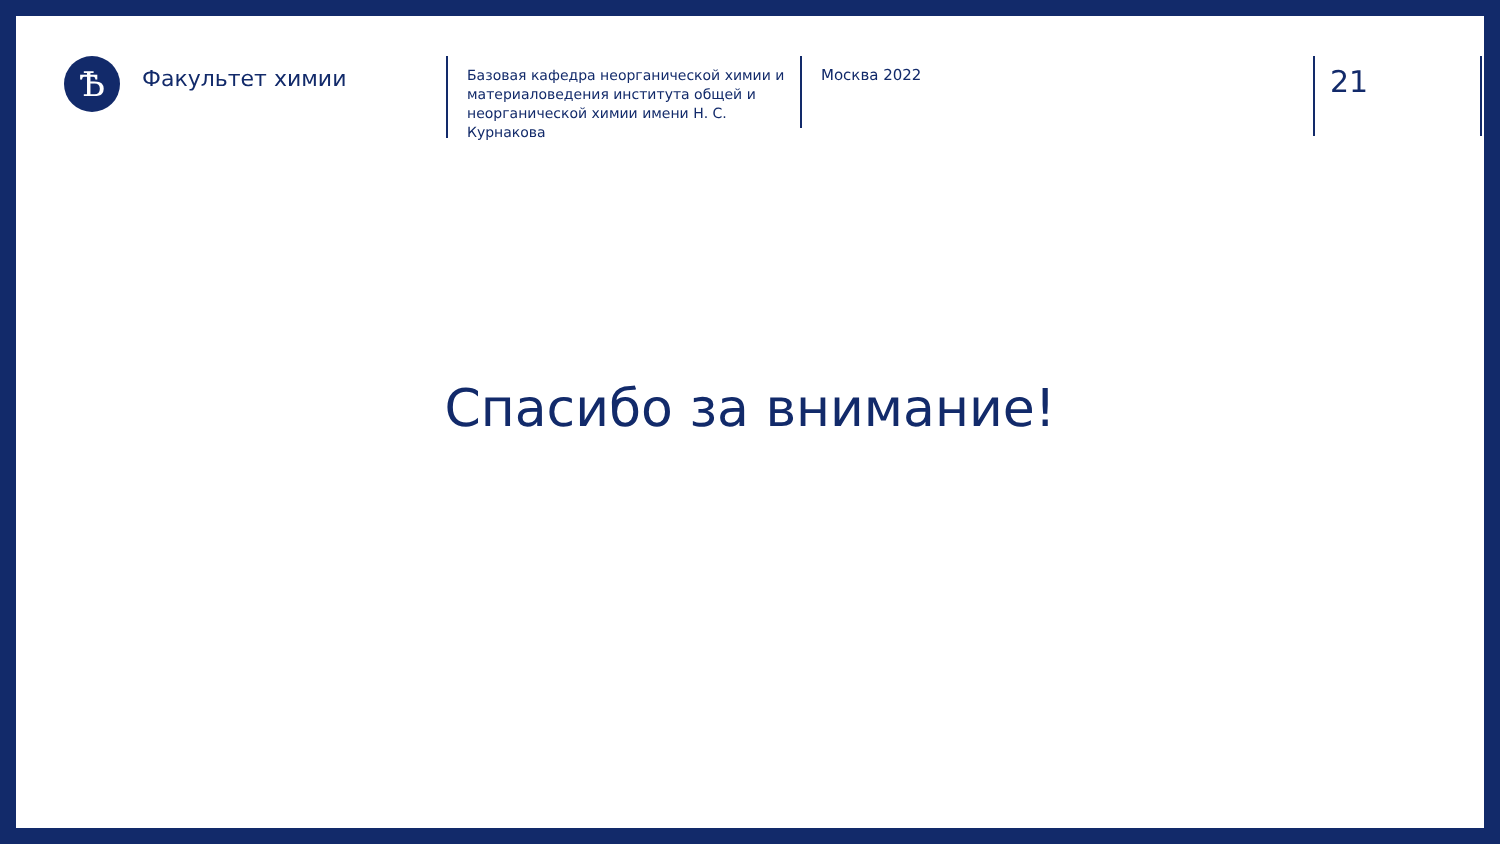Ѣ
Факультет химии
Базовая кафедра неорганической химии и материаловедения института общей и неорганической химии имени Н. С. Курнакова
Москва 2022
21
Спасибо за внимание!